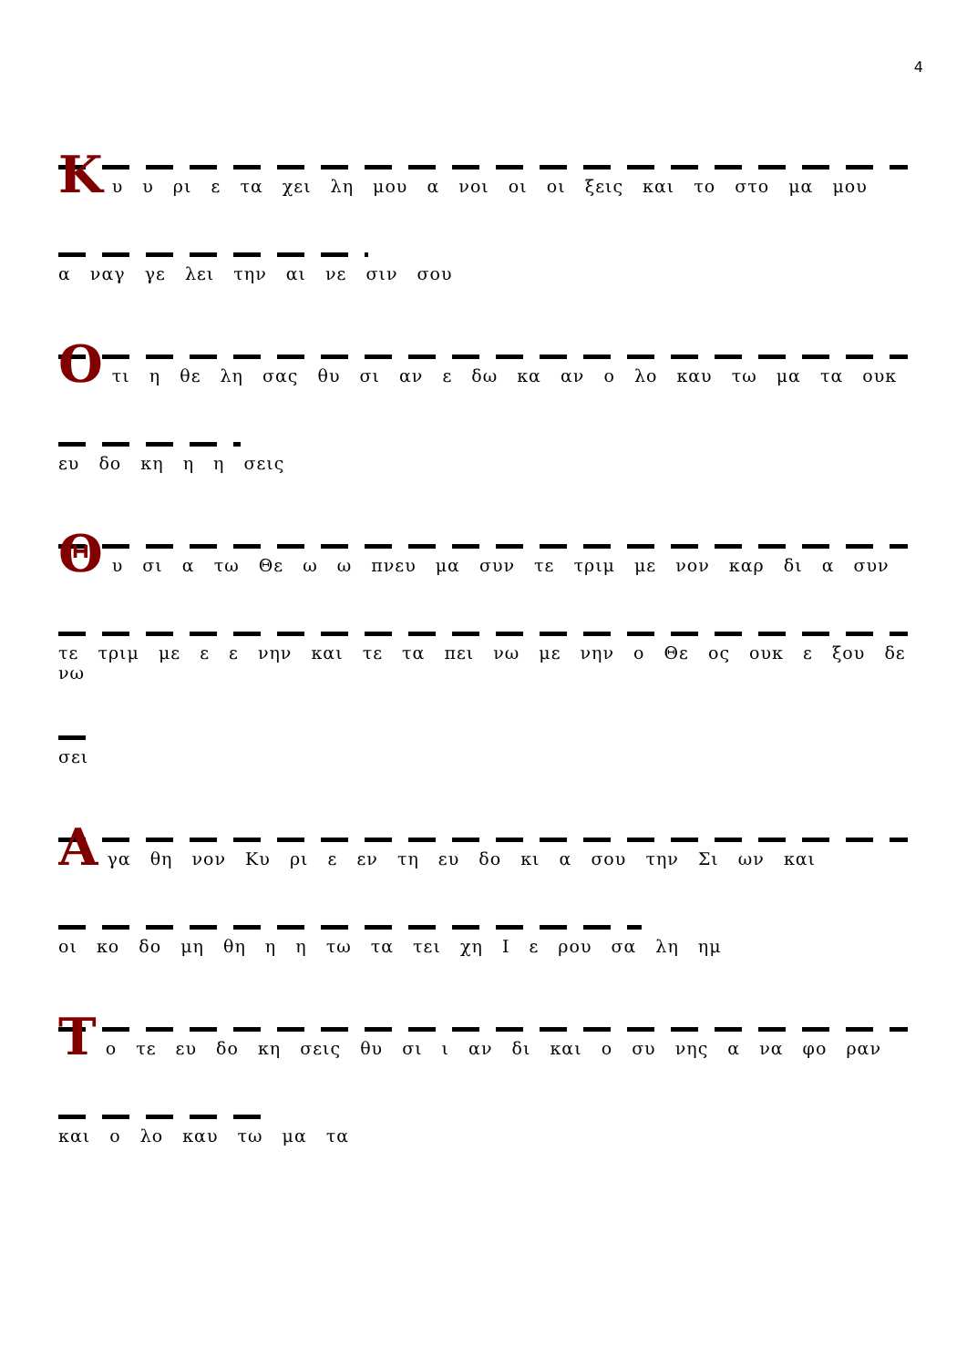4
Κ
υ υ ρι ε τα χει λη μου α νοι οι οι ξεις και το στο μα μου
α ναγ γε λει την αι νε σιν σου
Ο
τι η θε λη σας θυ σι αν ε δω κα αν ο λο καυ τω μα τα ουκ
ευ δο κη η η σεις
Θ
υ σι α τω Θε ω ω πνευ μα συν τε τριμ με νον καρ δι α συν
τε τριμ με ε ε νην και τε τα πει νω με νην ο Θε ος ουκ ε ξου δε νω
σει
Α
γα θη νον Κυ ρι ε εν τη ευ δο κι α σου την Σι ων και
οι κο δο μη θη η η τω τα τει χη Ι ε ρου σα λη ημ
Τ
ο τε ευ δο κη σεις θυ σι ι αν δι και ο συ νης α να φο ραν
και ο λο καυ τω μα τα